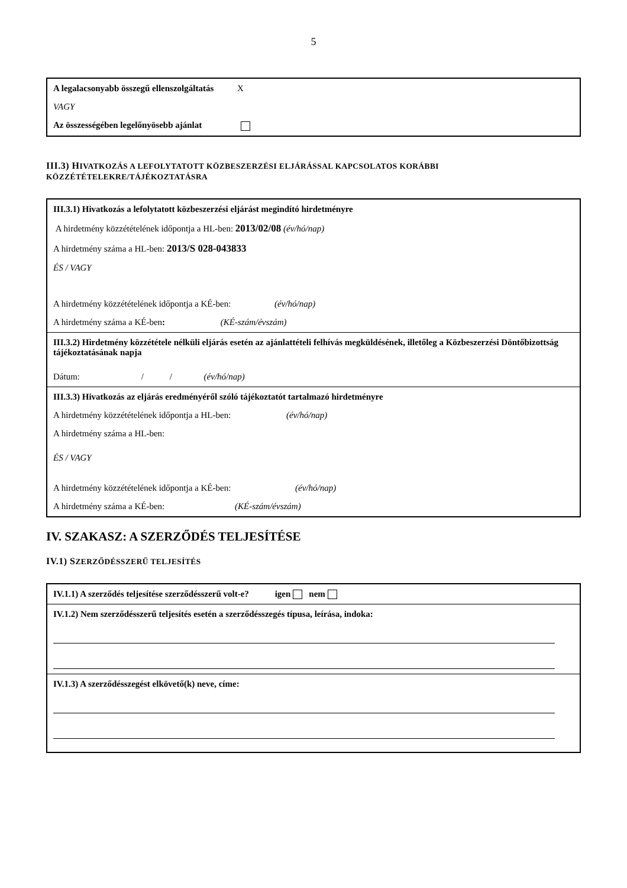5
A legalacsonyabb összegű ellenszolgáltatás X
VAGY
Az összességében legelőnyösebb ajánlat
III.3) HIVATKOZÁS A LEFOLYTATOTT KÖZBESZERZÉSI ELJÁRÁSSAL KAPCSOLATOS KORÁBBI KÖZZÉTÉTELEKRE/TÁJÉKOZTATÁSRA
III.3.1) Hivatkozás a lefolytatott közbeszerzési eljárást megindító hirdetményre
A hirdetmény közzétételének időpontja a HL-ben: 2013/02/08 (év/hó/nap)
A hirdetmény száma a HL-ben: 2013/S 028-043833
ÉS / VAGY
A hirdetmény közzétételének időpontja a KÉ-ben: (év/hó/nap)
A hirdetmény száma a KÉ-ben: (KÉ-szám/évszám)
III.3.2) Hirdetmény közzététele nélküli eljárás esetén az ajánlattételi felhívás megküldésének, illetőleg a Közbeszerzési Döntőbizottság tájékoztatásának napja
Dátum: / / (év/hó/nap)
III.3.3) Hivatkozás az eljárás eredményéről szóló tájékoztatót tartalmazó hirdetményre
A hirdetmény közzétételének időpontja a HL-ben: (év/hó/nap)
A hirdetmény száma a HL-ben:
ÉS / VAGY
A hirdetmény közzétételének időpontja a KÉ-ben: (év/hó/nap)
A hirdetmény száma a KÉ-ben: (KÉ-szám/évszám)
IV. SZAKASZ: A SZERZŐDÉS TELJESÍTÉSE
IV.1) SZERZŐDÉSSZERŰ TELJESÍTÉS
IV.1.1) A szerződés teljesítése szerződésszerű volt-e? igen nem
IV.1.2) Nem szerződésszerű teljesítés esetén a szerződésszegés típusa, leírása, indoka:
IV.1.3) A szerződésszegést elkövető(k) neve, címe: